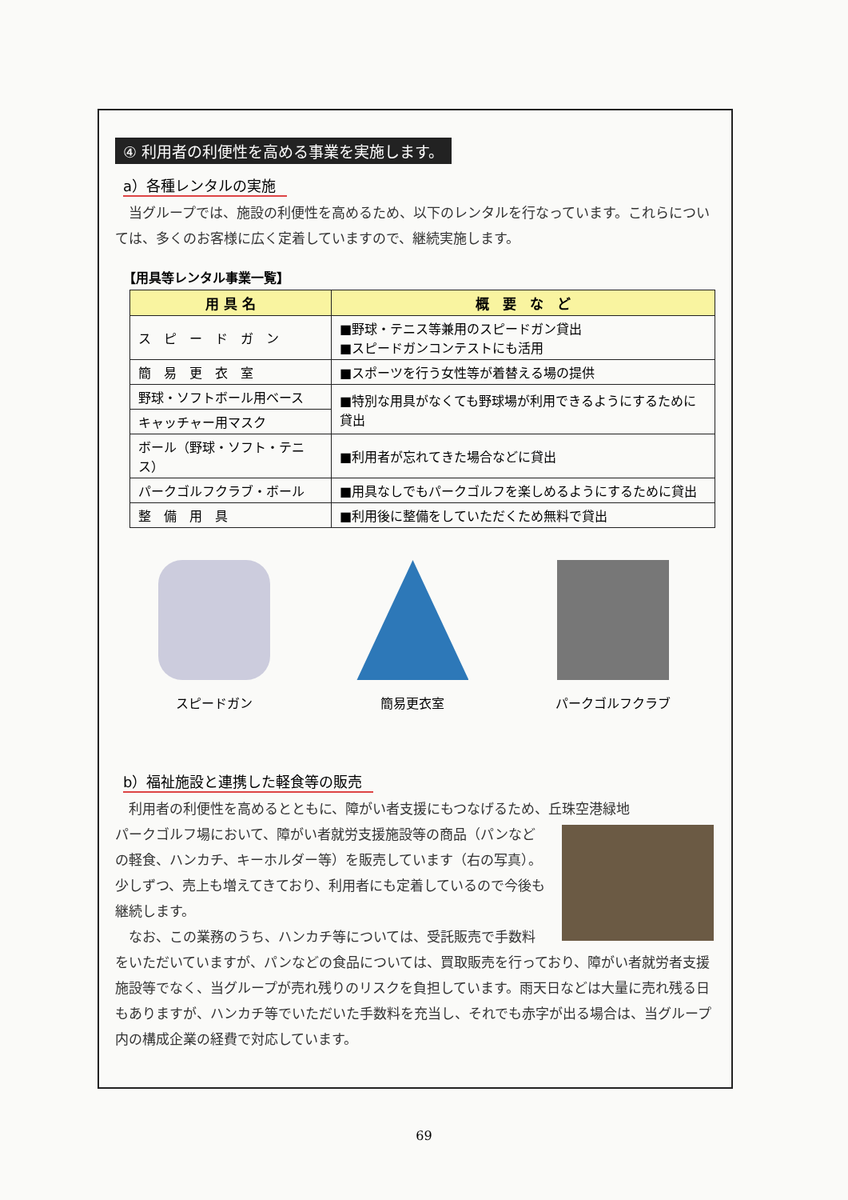④ 利用者の利便性を高める事業を実施します。
a）各種レンタルの実施
　当グループでは、施設の利便性を高めるため、以下のレンタルを行なっています。これらについては、多くのお客様に広く定着していますので、継続実施します。
【用具等レンタル事業一覧】
| 用 具 名 | 概 要 な ど |
| --- | --- |
| ス ピ ー ド ガ ン | ■野球・テニス等兼用のスピードガン貸出 ■スピードガンコンテストにも活用 |
| 簡 易 更 衣 室 | ■スポーツを行う女性等が着替える場の提供 |
| 野球・ソフトボール用ベース | ■特別な用具がなくても野球場が利用できるようにするために貸出 |
| キャッチャー用マスク | |
| ボール（野球・ソフト・テニス） | ■利用者が忘れてきた場合などに貸出 |
| パークゴルフクラブ・ボール | ■用具なしでもパークゴルフを楽しめるようにするために貸出 |
| 整 備 用 具 | ■利用後に整備をしていただくため無料で貸出 |
スピードガン 簡易更衣室 パークゴルフクラブ
b）福祉施設と連携した軽食等の販売
　利用者の利便性を高めるとともに、障がい者支援にもつなげるため、丘珠空港緑地
パークゴルフ場において、障がい者就労支援施設等の商品（パンなどの軽食、ハンカチ、キーホルダー等）を販売しています（右の写真）。少しずつ、売上も増えてきており、利用者にも定着しているので今後も継続します。
　なお、この業務のうち、ハンカチ等については、受託販売で手数料をいただいていますが、パンなどの食品については、買取販売を行っており、障がい者就労者支援施設等でなく、当グループが売れ残りのリスクを負担しています。雨天日などは大量に売れ残る日もありますが、ハンカチ等でいただいた手数料を充当し、それでも赤字が出る場合は、当グループ内の構成企業の経費で対応しています。
69